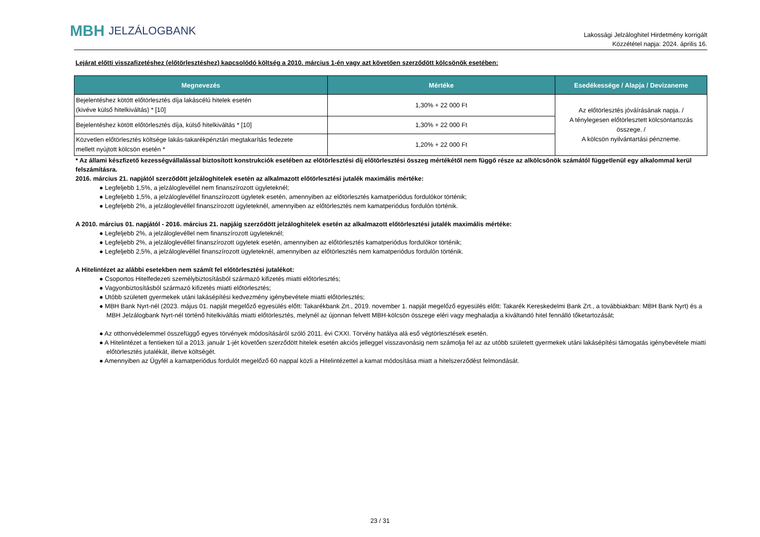MBH JELZÁLOGBANK
Lakossági Jelzáloghitel Hirdetmény korrigált
Közzététel napja: 2024. április 16.
Lejárat előtti visszafizetéshez (előtörlesztéshez) kapcsolódó költség a 2010. március 1-én vagy azt követően szerződött kölcsönök esetében:
| Megnevezés | Mértéke | Esedékessége / Alapja / Devizaneme |
| --- | --- | --- |
| Bejelentéshez kötött előtörlesztés díja lakáscélú hitelek esetén (kivéve külső hitelkiváltás) * [10] | 1,30% + 22 000 Ft | Az előtörlesztés jóváírásának napja. / A ténylegesen előtörlesztett kölcsöntartozás összege. / A kölcsön nyilvántartási pénzneme. |
| Bejelentéshez kötött előtörlesztés díja, külső hitelkiváltás * [10] | 1,30% + 22 000 Ft | |
| Közvetlen előtörlesztés költsége lakás-takarékpénztári megtakarítás fedezete mellett nyújtott kölcsön esetén * | 1,20% + 22 000 Ft | |
* Az állami készfizető kezességvállalással biztosított konstrukciók esetében az előtörlesztési díj előtörlesztési összeg mértékétől nem függő része az alkölcsönök számától függetlenül egy alkalommal kerül felszámításra.
2016. március 21. napjától szerződött jelzáloghitelek esetén az alkalmazott előtörlesztési jutalék maximális mértéke:
● Legfeljebb 1,5%, a jelzáloglevéllel nem finanszírozott ügyleteknél;
● Legfeljebb 1,5%, a jelzáloglevéllel finanszírozott ügyletek esetén, amennyiben az előtörlesztés kamatperiódus fordulókor történik;
● Legfeljebb 2%, a jelzáloglevéllel finanszírozott ügyleteknél, amennyiben az előtörlesztés nem kamatperiódus fordulón történik.
A 2010. március 01. napjától - 2016. március 21. napjáig szerződött jelzáloghitelek esetén az alkalmazott előtörlesztési jutalék maximális mértéke:
● Legfeljebb 2%, a jelzáloglevéllel nem finanszírozott ügyleteknél;
● Legfeljebb 2%, a jelzáloglevéllel finanszírozott ügyletek esetén, amennyiben az előtörlesztés kamatperiódus fordulókor történik;
● Legfeljebb 2,5%, a jelzáloglevéllel finanszírozott ügyleteknél, amennyiben az előtörlesztés nem kamatperiódus fordulón történik.
A Hitelintézet az alábbi esetekben nem számít fel előtörlesztési jutalékot:
● Csoportos Hitelfedezeti személybiztosításból származó kifizetés miatti előtörlesztés;
● Vagyonbiztosításból származó kifizetés miatti előtörlesztés;
● Utóbb született gyermekek utáni lakásépítési kedvezmény igénybevétele miatti előtörlesztés;
● MBH Bank Nyrt-nél (2023. május 01. napját megelőző egyesülés előtt: Takarékbank Zrt., 2019. november 1. napját megelőző egyesülés előtt: Takarék Kereskedelmi Bank Zrt., a továbbiakban: MBH Bank Nyrt) és a MBH Jelzálogbank Nyrt-nél történő hitelkiváltás miatti előtörlesztés, melynél az újonnan felvett MBH-kölcsön összege eléri vagy meghaladja a kiváltandó hitel fennálló tőketartozását;
● Az otthonvédelemmel összefüggő egyes törvények módosításáról szóló 2011. évi CXXI. Törvény hatálya alá eső végtörlesztések esetén.
● A Hitelintézet a fentieken túl a 2013. január 1-jét követően szerződött hitelek esetén akciós jelleggel visszavonásig nem számolja fel az az utóbb született gyermekek utáni lakásépítési támogatás igénybevétele miatti előtörlesztés jutalékát, illetve költségét.
● Amennyiben az Ügyfél a kamatperiódus fordulót megelőző 60 nappal közli a Hitelintézettel a kamat módosítása miatt a hitelszerződést felmondását.
23 / 31